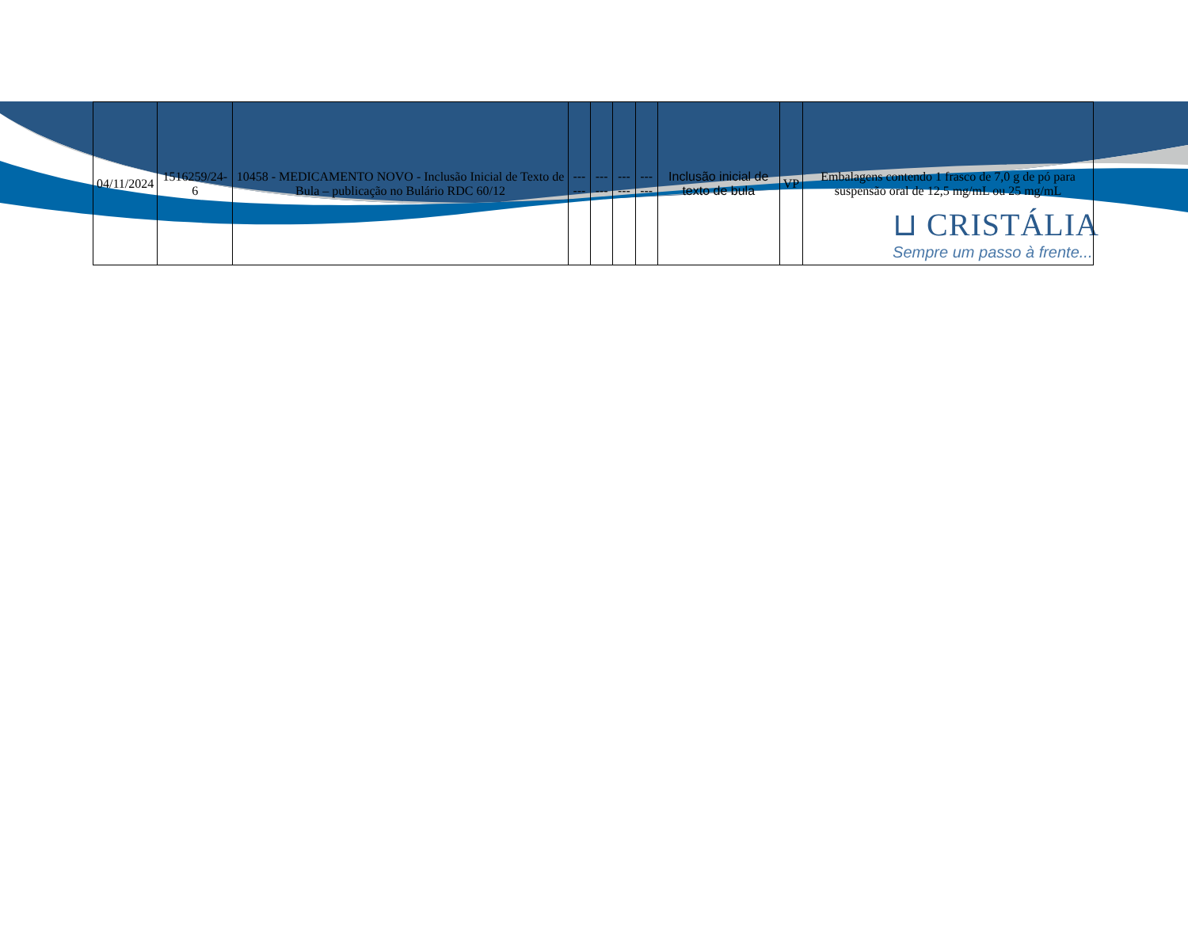⊔ CRISTÁLIA
Sempre um passo à frente...
| 04/11/2024 | 1516259/24-6 | 10458 - MEDICAMENTO NOVO - Inclusão Inicial de Texto de Bula – publicação no Bulário RDC 60/12 | ------ | ------ | ------ | ------ | Inclusão inicial de texto de bula | VP | Embalagens contendo 1 frasco de 7,0 g de pó para suspensão oral de 12,5 mg/mL ou 25 mg/mL |